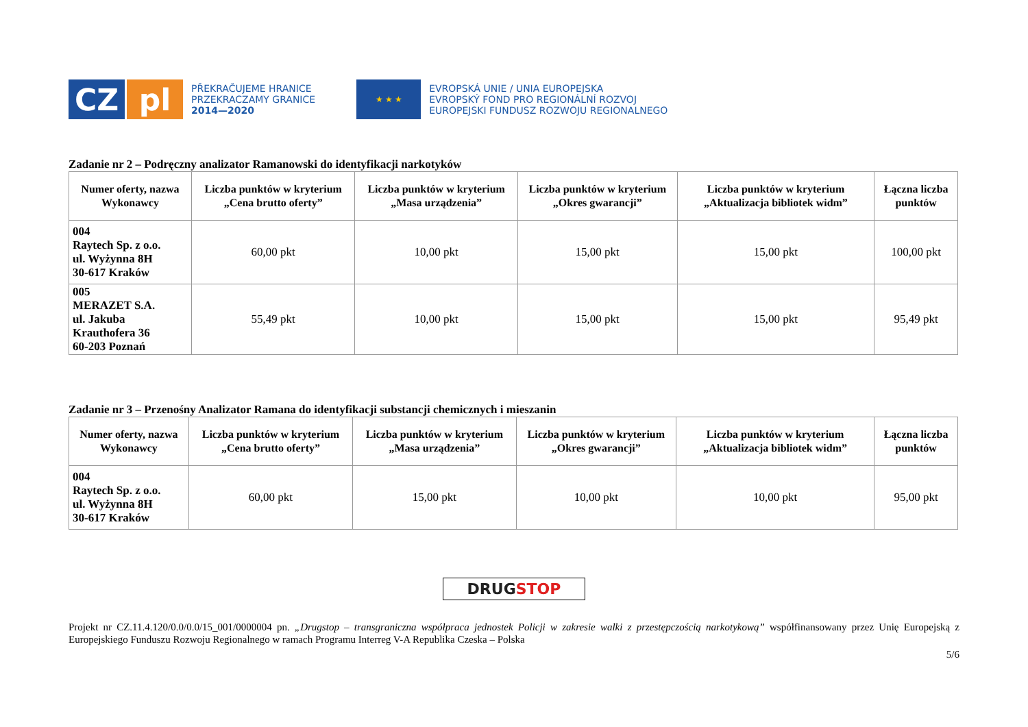CZ pl
PŘEKRAČUJEME HRANICE
PRZEKRACZAMY GRANICE
2014—2020
★ ★ ★
EVROPSKÁ UNIE / UNIA EUROPEJSKA
EVROPSKÝ FOND PRO REGIONÁLNÍ ROZVOJ
EUROPEJSKI FUNDUSZ ROZWOJU REGIONALNEGO
Zadanie nr 2 – Podręczny analizator Ramanowski do identyfikacji narkotyków
| Numer oferty, nazwa Wykonawcy | Liczba punktów w kryterium „Cena brutto oferty” | Liczba punktów w kryterium „Masa urządzenia” | Liczba punktów w kryterium „Okres gwarancji” | Liczba punktów w kryterium „Aktualizacja bibliotek widm” | Łączna liczba punktów |
| --- | --- | --- | --- | --- | --- |
| 004 Raytech Sp. z o.o. ul. Wyżynna 8H 30-617 Kraków | 60,00 pkt | 10,00 pkt | 15,00 pkt | 15,00 pkt | 100,00 pkt |
| 005 MERAZET S.A. ul. Jakuba Krauthofera 36 60-203 Poznań | 55,49 pkt | 10,00 pkt | 15,00 pkt | 15,00 pkt | 95,49 pkt |
Zadanie nr 3 – Przenośny Analizator Ramana do identyfikacji substancji chemicznych i mieszanin
| Numer oferty, nazwa Wykonawcy | Liczba punktów w kryterium „Cena brutto oferty” | Liczba punktów w kryterium „Masa urządzenia” | Liczba punktów w kryterium „Okres gwarancji” | Liczba punktów w kryterium „Aktualizacja bibliotek widm” | Łączna liczba punktów |
| --- | --- | --- | --- | --- | --- |
| 004 Raytech Sp. z o.o. ul. Wyżynna 8H 30-617 Kraków | 60,00 pkt | 15,00 pkt | 10,00 pkt | 10,00 pkt | 95,00 pkt |
DRUG STOP
Projekt nr CZ.11.4.120/0.0/0.0/15_001/0000004 pn. „Drugstop – transgraniczna współpraca jednostek Policji w zakresie walki z przestępczością narkotykową” współfinansowany przez Unię Europejską z Europejskiego Funduszu Rozwoju Regionalnego w ramach Programu Interreg V-A Republika Czeska – Polska
5/6